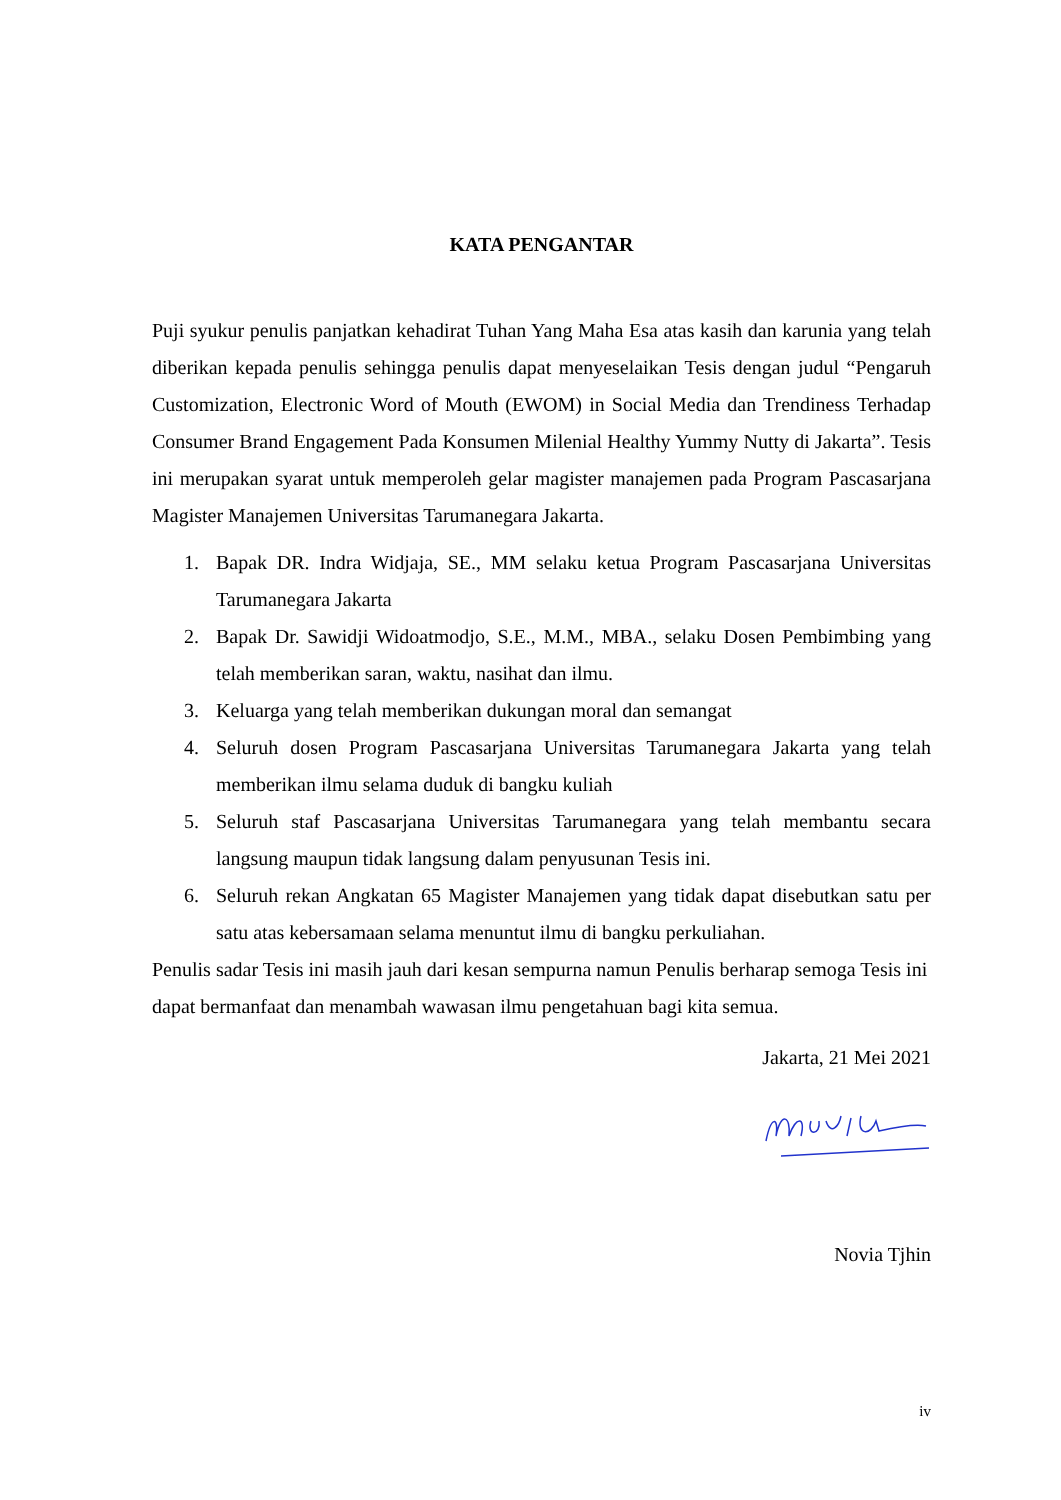KATA PENGANTAR
Puji syukur penulis panjatkan kehadirat Tuhan Yang Maha Esa atas kasih dan karunia yang telah diberikan kepada penulis sehingga penulis dapat menyeselaikan Tesis dengan judul “Pengaruh Customization, Electronic Word of Mouth (EWOM) in Social Media dan Trendiness Terhadap Consumer Brand Engagement Pada Konsumen Milenial Healthy Yummy Nutty di Jakarta”. Tesis ini merupakan syarat untuk memperoleh gelar magister manajemen pada Program Pascasarjana Magister Manajemen Universitas Tarumanegara Jakarta.
1. Bapak DR. Indra Widjaja, SE., MM selaku ketua Program Pascasarjana Universitas Tarumanegara Jakarta
2. Bapak Dr. Sawidji Widoatmodjo, S.E., M.M., MBA., selaku Dosen Pembimbing yang telah memberikan saran, waktu, nasihat dan ilmu.
3. Keluarga yang telah memberikan dukungan moral dan semangat
4. Seluruh dosen Program Pascasarjana Universitas Tarumanegara Jakarta yang telah memberikan ilmu selama duduk di bangku kuliah
5. Seluruh staf Pascasarjana Universitas Tarumanegara yang telah membantu secara langsung maupun tidak langsung dalam penyusunan Tesis ini.
6. Seluruh rekan Angkatan 65 Magister Manajemen yang tidak dapat disebutkan satu per satu atas kebersamaan selama menuntut ilmu di bangku perkuliahan.
Penulis sadar Tesis ini masih jauh dari kesan sempurna namun Penulis berharap semoga Tesis ini dapat bermanfaat dan menambah wawasan ilmu pengetahuan bagi kita semua.
Jakarta, 21 Mei 2021
Novia Tjhin
iv